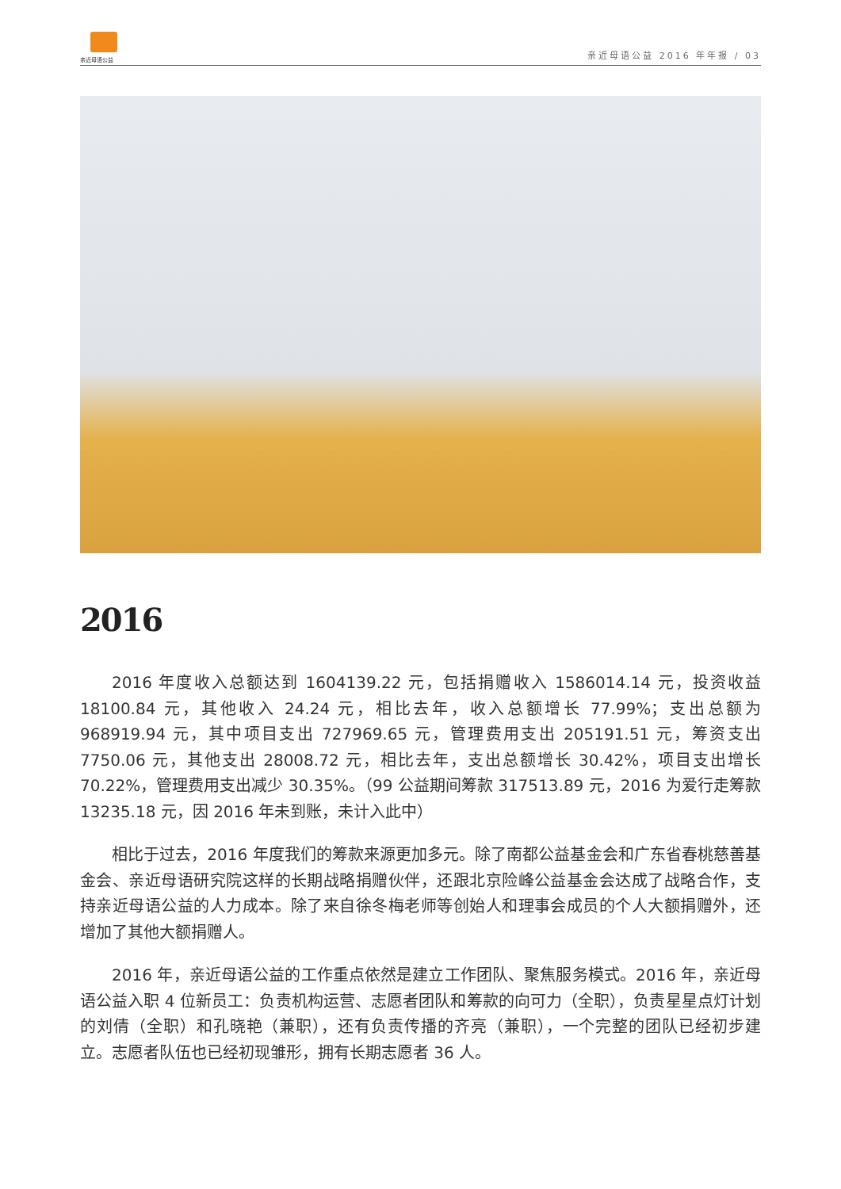亲近母语公益
亲近母语公益 2016 年年报 / 03
2016
2016 年度收入总额达到 1604139.22 元，包括捐赠收入 1586014.14 元，投资收益 18100.84 元，其他收入 24.24 元，相比去年，收入总额增长 77.99%；支出总额为 968919.94 元，其中项目支出 727969.65 元，管理费用支出 205191.51 元，筹资支出 7750.06 元，其他支出 28008.72 元，相比去年，支出总额增长 30.42%，项目支出增长 70.22%，管理费用支出减少 30.35%。（99 公益期间筹款 317513.89 元，2016 为爱行走筹款 13235.18 元，因 2016 年未到账，未计入此中）
相比于过去，2016 年度我们的筹款来源更加多元。除了南都公益基金会和广东省春桃慈善基金会、亲近母语研究院这样的长期战略捐赠伙伴，还跟北京险峰公益基金会达成了战略合作，支持亲近母语公益的人力成本。除了来自徐冬梅老师等创始人和理事会成员的个人大额捐赠外，还增加了其他大额捐赠人。
2016 年，亲近母语公益的工作重点依然是建立工作团队、聚焦服务模式。2016 年，亲近母语公益入职 4 位新员工：负责机构运营、志愿者团队和筹款的向可力（全职），负责星星点灯计划的刘倩（全职）和孔晓艳（兼职），还有负责传播的齐亮（兼职），一个完整的团队已经初步建立。志愿者队伍也已经初现雏形，拥有长期志愿者 36 人。